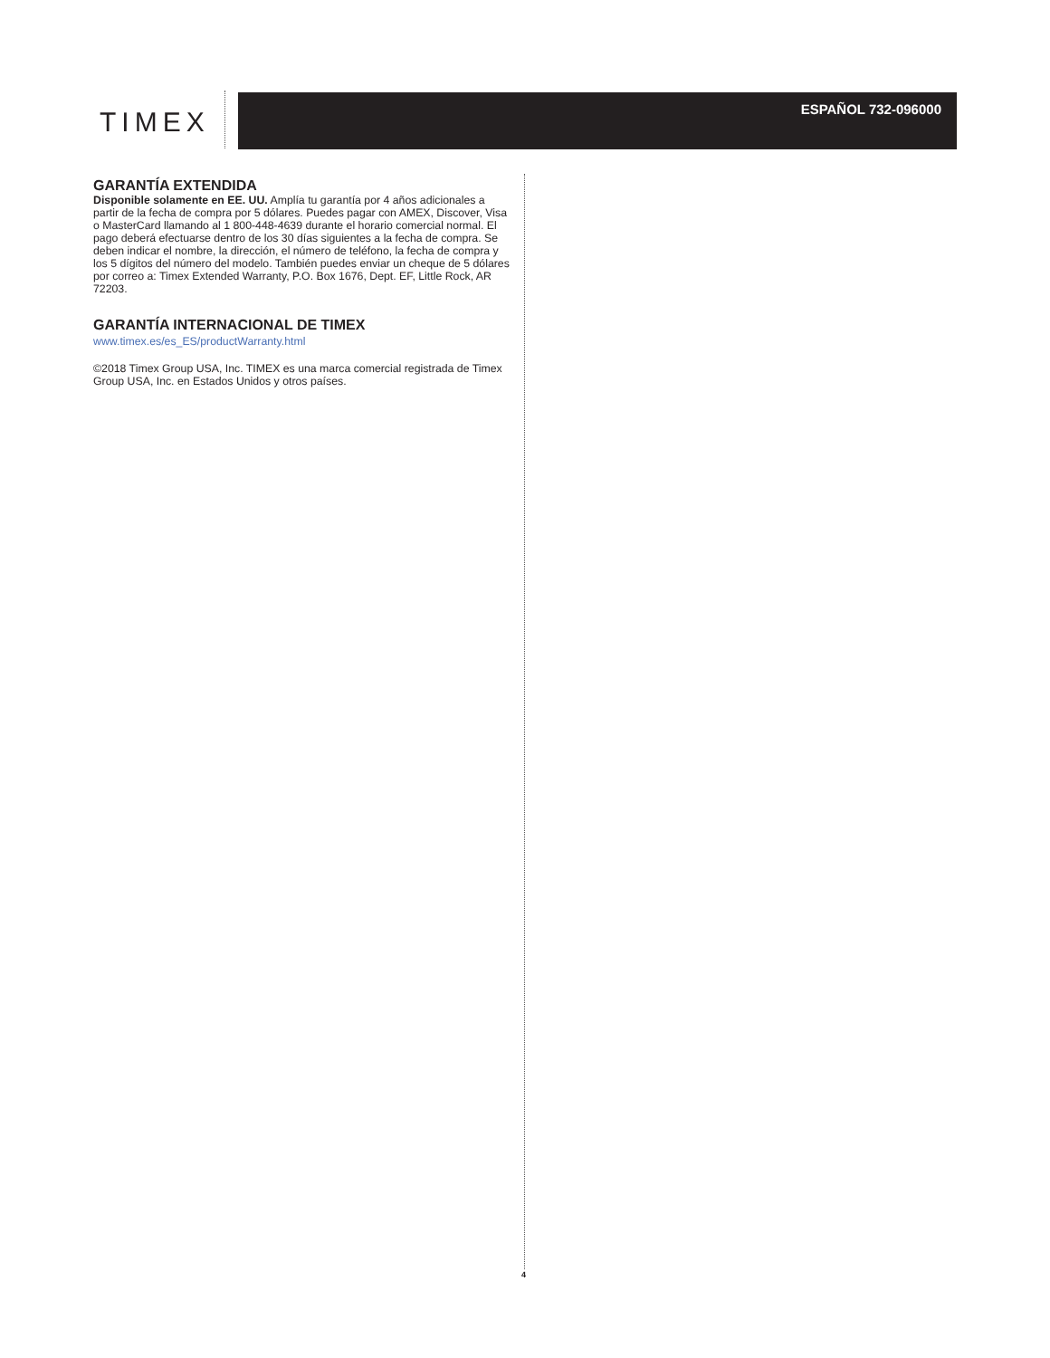TIMEX ESPAÑOL 732-096000
GARANTÍA EXTENDIDA
Disponible solamente en EE. UU. Amplía tu garantía por 4 años adicionales a partir de la fecha de compra por 5 dólares. Puedes pagar con AMEX, Discover, Visa o MasterCard llamando al 1 800-448-4639 durante el horario comercial normal. El pago deberá efectuarse dentro de los 30 días siguientes a la fecha de compra. Se deben indicar el nombre, la dirección, el número de teléfono, la fecha de compra y los 5 dígitos del número del modelo. También puedes enviar un cheque de 5 dólares por correo a: Timex Extended Warranty, P.O. Box 1676, Dept. EF, Little Rock, AR 72203.
GARANTÍA INTERNACIONAL DE TIMEX
www.timex.es/es_ES/productWarranty.html
©2018 Timex Group USA, Inc. TIMEX es una marca comercial registrada de Timex Group USA, Inc. en Estados Unidos y otros países.
4